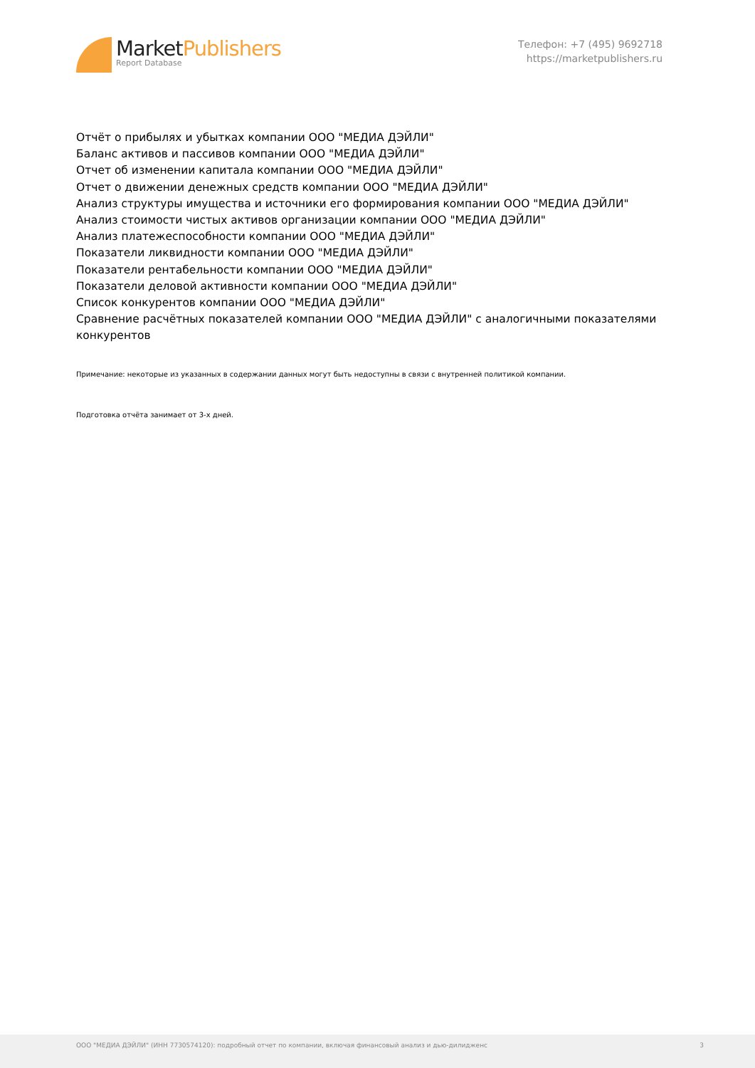MarketPublishers
Report Database
Телефон: +7 (495) 9692718
https://marketpublishers.ru
Отчёт о прибылях и убытках компании ООО "МЕДИА ДЭЙЛИ"
Баланс активов и пассивов компании ООО "МЕДИА ДЭЙЛИ"
Отчет об изменении капитала компании ООО "МЕДИА ДЭЙЛИ"
Отчет о движении денежных средств компании ООО "МЕДИА ДЭЙЛИ"
Анализ структуры имущества и источники его формирования компании ООО "МЕДИА ДЭЙЛИ"
Анализ стоимости чистых активов организации компании ООО "МЕДИА ДЭЙЛИ"
Анализ платежеспособности компании ООО "МЕДИА ДЭЙЛИ"
Показатели ликвидности компании ООО "МЕДИА ДЭЙЛИ"
Показатели рентабельности компании ООО "МЕДИА ДЭЙЛИ"
Показатели деловой активности компании ООО "МЕДИА ДЭЙЛИ"
Список конкурентов компании ООО "МЕДИА ДЭЙЛИ"
Сравнение расчётных показателей компании ООО "МЕДИА ДЭЙЛИ" с аналогичными показателями конкурентов
Примечание: некоторые из указанных в содержании данных могут быть недоступны в связи с внутренней политикой компании.
Подготовка отчёта занимает от 3-х дней.
ООО "МЕДИА ДЭЙЛИ" (ИНН 7730574120): подробный отчет по компании, включая финансовый анализ и дью-дилидженс 3